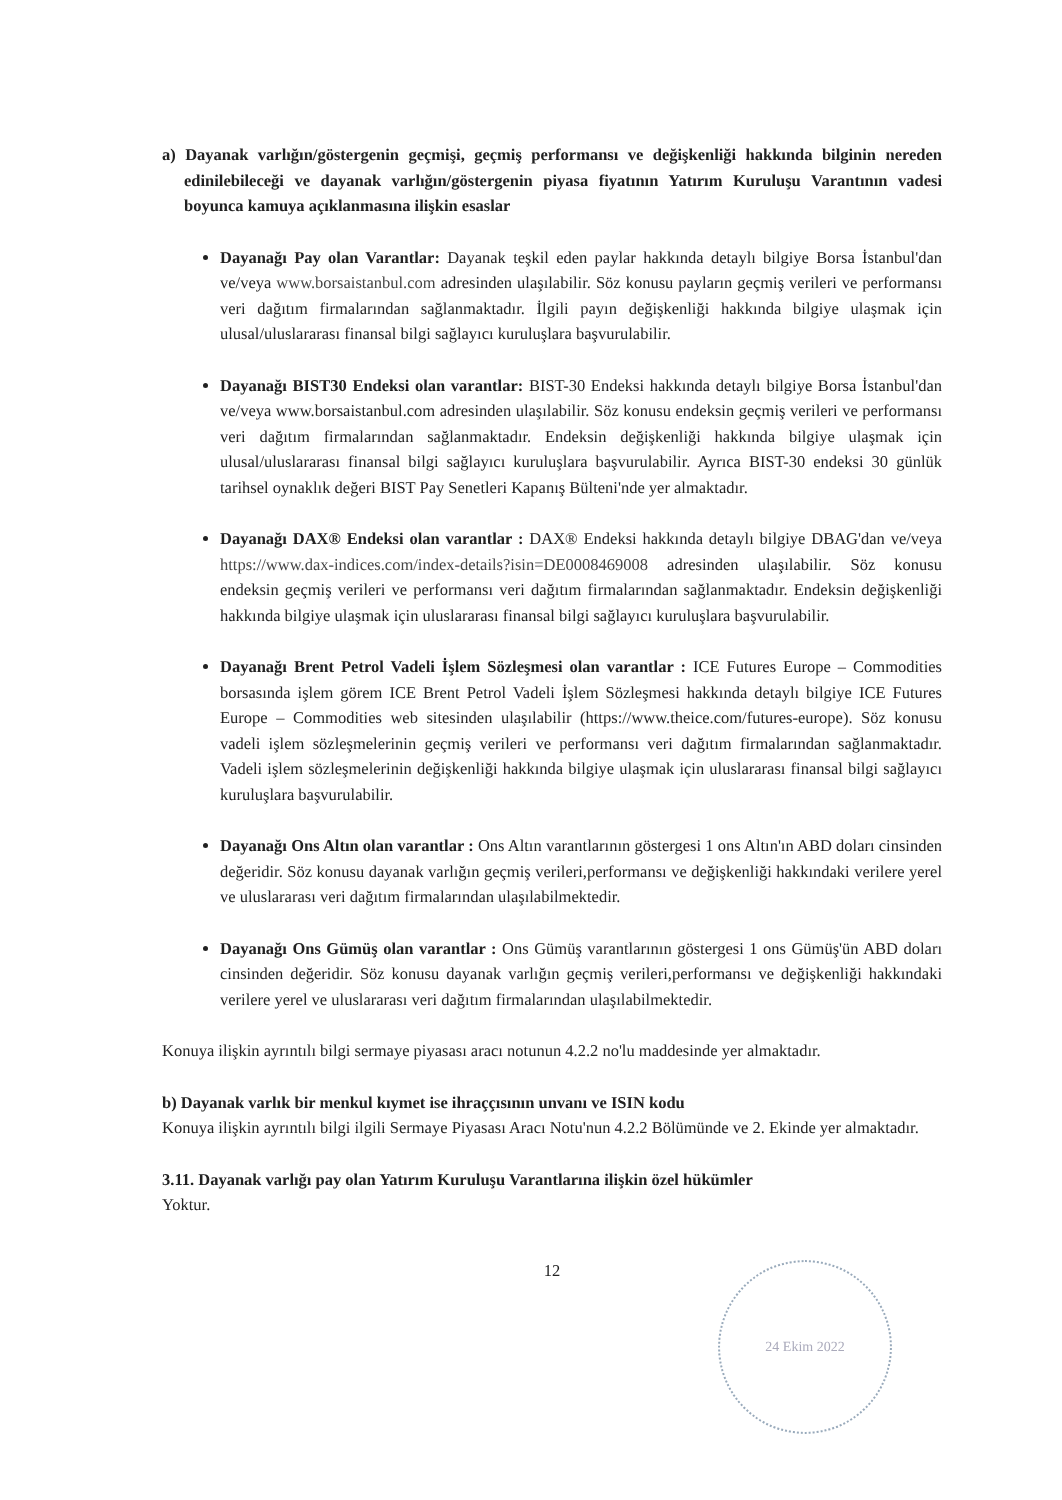a) Dayanak varlığın/göstergenin geçmişi, geçmiş performansı ve değişkenliği hakkında bilginin nereden edinilebileceği ve dayanak varlığın/göstergenin piyasa fiyatının Yatırım Kuruluşu Varantının vadesi boyunca kamuya açıklanmasına ilişkin esaslar
Dayanağı Pay olan Varantlar: Dayanak teşkil eden paylar hakkında detaylı bilgiye Borsa İstanbul'dan ve/veya www.borsaistanbul.com adresinden ulaşılabilir. Söz konusu payların geçmiş verileri ve performansı veri dağıtım firmalarından sağlanmaktadır. İlgili payın değişkenliği hakkında bilgiye ulaşmak için ulusal/uluslararası finansal bilgi sağlayıcı kuruluşlara başvurulabilir.
Dayanağı BIST30 Endeksi olan varantlar: BIST-30 Endeksi hakkında detaylı bilgiye Borsa İstanbul'dan ve/veya www.borsaistanbul.com adresinden ulaşılabilir. Söz konusu endeksin geçmiş verileri ve performansı veri dağıtım firmalarından sağlanmaktadır. Endeksin değişkenliği hakkında bilgiye ulaşmak için ulusal/uluslararası finansal bilgi sağlayıcı kuruluşlara başvurulabilir. Ayrıca BIST-30 endeksi 30 günlük tarihsel oynaklık değeri BIST Pay Senetleri Kapanış Bülteni'nde yer almaktadır.
Dayanağı DAX® Endeksi olan varantlar : DAX® Endeksi hakkında detaylı bilgiye DBAG'dan ve/veya https://www.dax-indices.com/index-details?isin=DE0008469008 adresinden ulaşılabilir. Söz konusu endeksin geçmiş verileri ve performansı veri dağıtım firmalarından sağlanmaktadır. Endeksin değişkenliği hakkında bilgiye ulaşmak için uluslararası finansal bilgi sağlayıcı kuruluşlara başvurulabilir.
Dayanağı Brent Petrol Vadeli İşlem Sözleşmesi olan varantlar : ICE Futures Europe – Commodities borsasında işlem görem ICE Brent Petrol Vadeli İşlem Sözleşmesi hakkında detaylı bilgiye ICE Futures Europe – Commodities web sitesinden ulaşılabilir (https://www.theice.com/futures-europe). Söz konusu vadeli işlem sözleşmelerinin geçmiş verileri ve performansı veri dağıtım firmalarından sağlanmaktadır. Vadeli işlem sözleşmelerinin değişkenliği hakkında bilgiye ulaşmak için uluslararası finansal bilgi sağlayıcı kuruluşlara başvurulabilir.
Dayanağı Ons Altın olan varantlar : Ons Altın varantlarının göstergesi 1 ons Altın'ın ABD doları cinsinden değeridir. Söz konusu dayanak varlığın geçmiş verileri,performansı ve değişkenliği hakkındaki verilere yerel ve uluslararası veri dağıtım firmalarından ulaşılabilmektedir.
Dayanağı Ons Gümüş olan varantlar : Ons Gümüş varantlarının göstergesi 1 ons Gümüş'ün ABD doları cinsinden değeridir. Söz konusu dayanak varlığın geçmiş verileri,performansı ve değişkenliği hakkındaki verilere yerel ve uluslararası veri dağıtım firmalarından ulaşılabilmektedir.
Konuya ilişkin ayrıntılı bilgi sermaye piyasası aracı notunun 4.2.2 no'lu maddesinde yer almaktadır.
b) Dayanak varlık bir menkul kıymet ise ihraççısının unvanı ve ISIN kodu
Konuya ilişkin ayrıntılı bilgi ilgili Sermaye Piyasası Aracı Notu'nun 4.2.2 Bölümünde ve 2. Ekinde yer almaktadır.
3.11. Dayanak varlığı pay olan Yatırım Kuruluşu Varantlarına ilişkin özel hükümler
Yoktur.
12
24 Ekim 2022